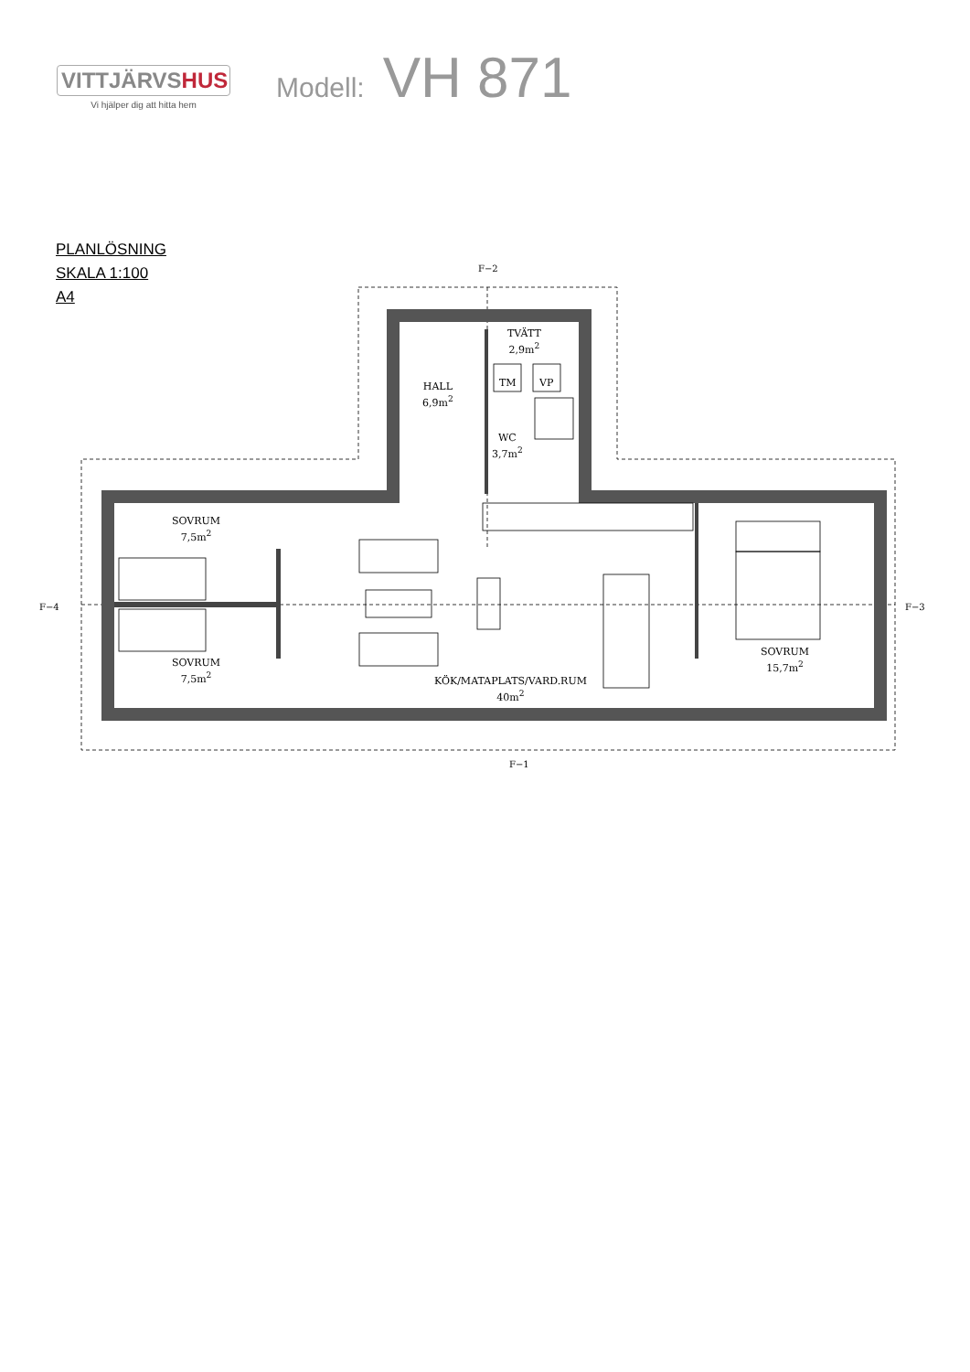VITTJÄRVSHUS
Vi hjälper dig att hitta hem
Modell: VH 871
PLANLÖSNING
SKALA 1:100
A4
F−2
F−4 F−3
F−1
TVÄTT
2,9m<sup>2</sup>
TM VP
HALL
6,9m<sup>2</sup>
WC
3,7m<sup>2</sup>
SOVRUM
7,5m<sup>2</sup>
SOVRUM
7,5m<sup>2</sup>
SOVRUM
15,7m<sup>2</sup>
KÖK/MATAPLATS/VARD.RUM
40m<sup>2</sup>